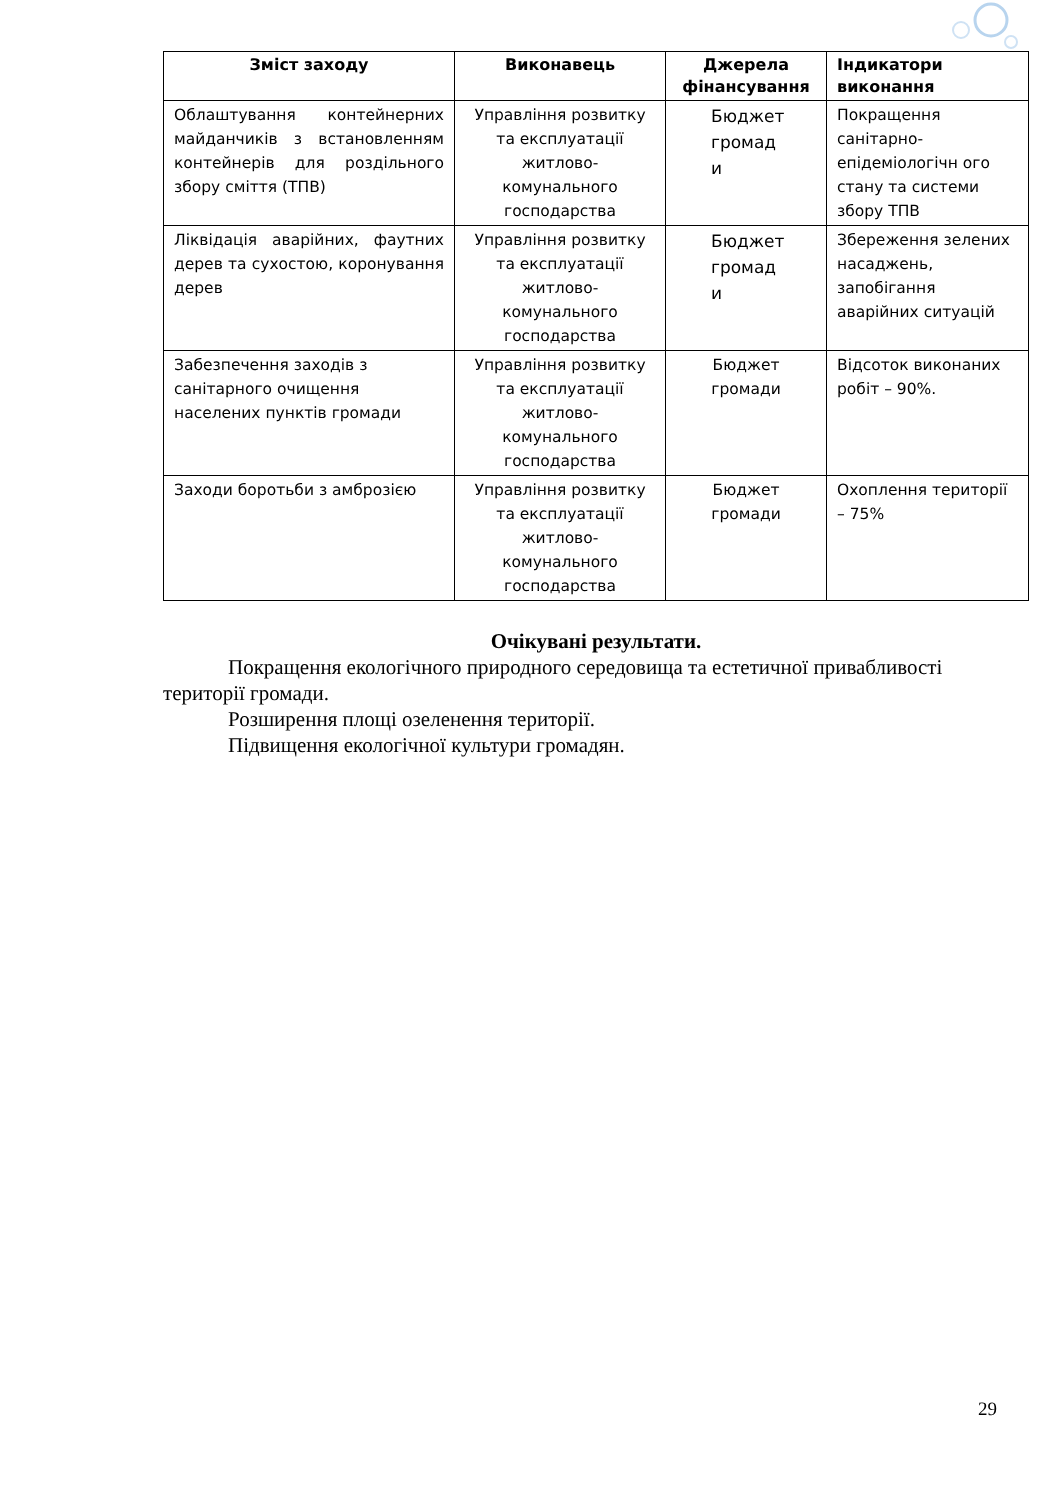| Зміст заходу | Виконавець | Джерела фінансування | Індикатори виконання |
| --- | --- | --- | --- |
| Облаштування контейнерних майданчиків з встановленням контейнерів для роздільного збору сміття (ТПВ) | Управління розвитку та експлуатації житлово-комунального господарства | Бюджет громад и | Покращення санітарно-епідеміологічн ого стану та системи збору ТПВ |
| Ліквідація аварійних, фаутних дерев та сухостою, коронування дерев | Управління розвитку та експлуатації житлово-комунального господарства | Бюджет громад и | Збереження зелених насаджень, запобігання аварійних ситуацій |
| Забезпечення заходів з санітарного очищення населених пунктів громади | Управління розвитку та експлуатації житлово-комунального господарства | Бюджет громади | Відсоток виконаних робіт – 90%. |
| Заходи боротьби з амброзією | Управління розвитку та експлуатації житлово-комунального господарства | Бюджет громади | Охоплення території – 75% |
Очікувані результати.
Покращення екологічного природного середовища та естетичної привабливості території громади.
Розширення площі озеленення території.
Підвищення екологічної культури громадян.
29